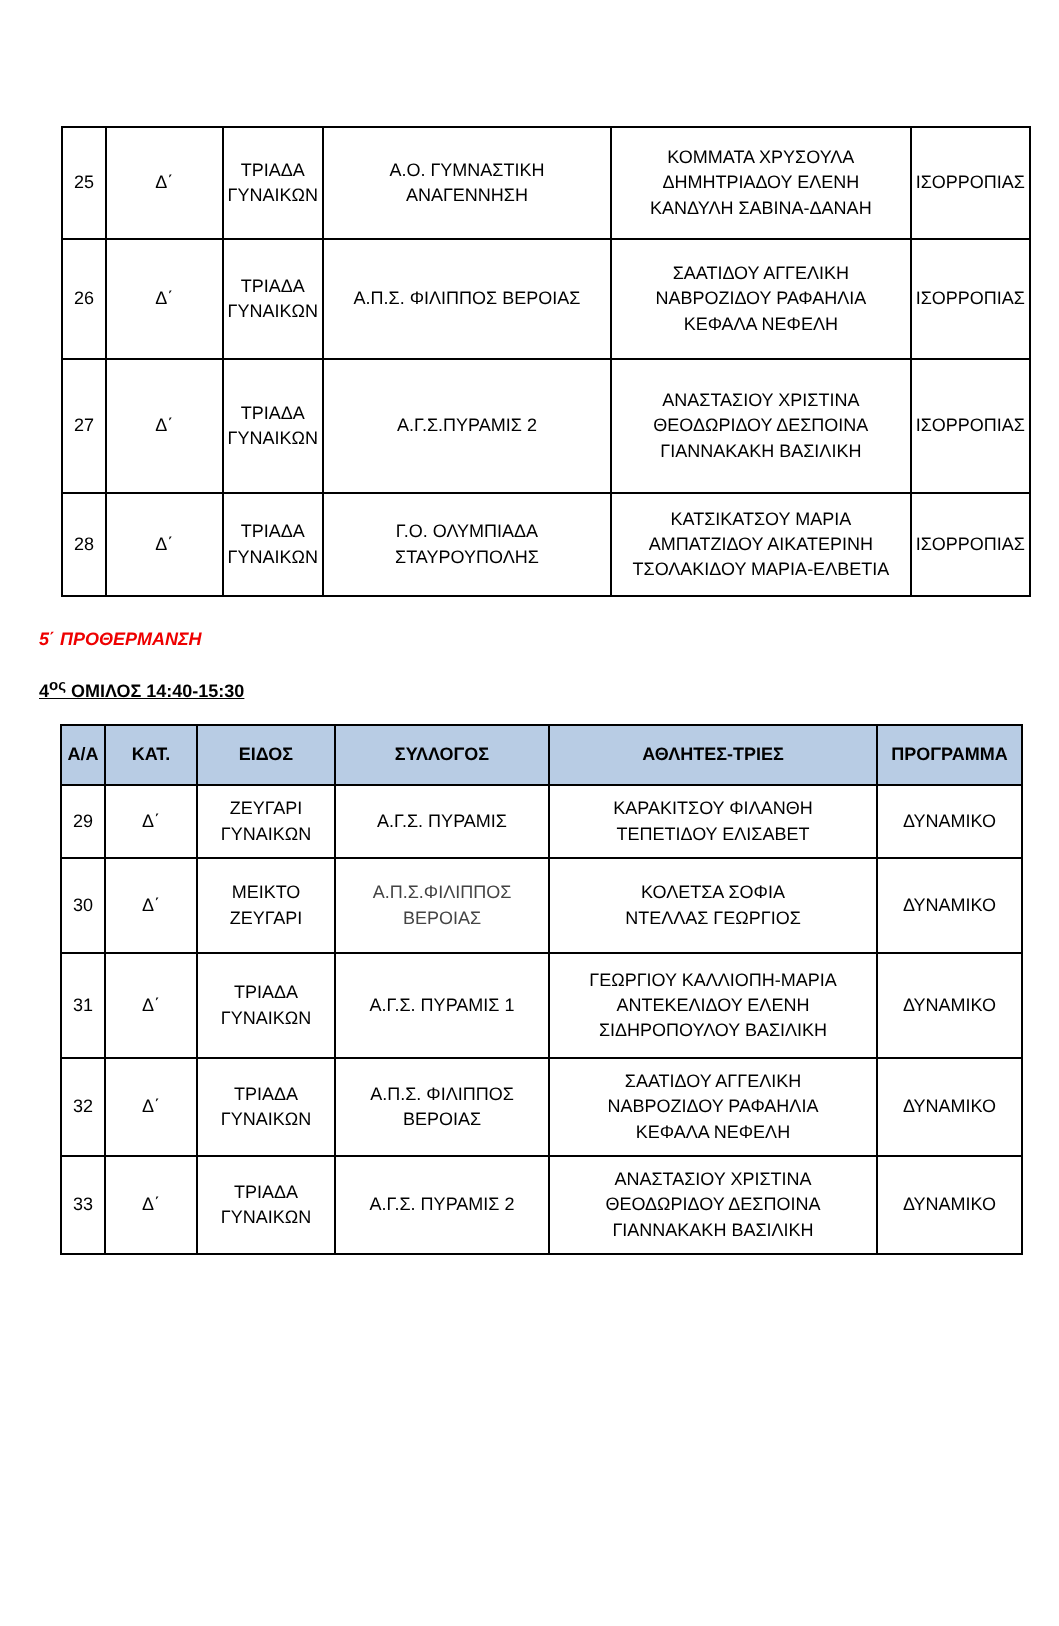| 25 | Δ΄ | ΤΡΙΑΔΑ ΓΥΝΑΙΚΩΝ | Α.Ο. ΓΥΜΝΑΣΤΙΚΗ ΑΝΑΓΕΝΝΗΣΗ | ΚΟΜΜΑΤΑ ΧΡΥΣΟΥΛΑ ΔΗΜΗΤΡΙΑΔΟΥ ΕΛΕΝΗ ΚΑΝΔΥΛΗ ΣΑΒΙΝΑ-ΔΑΝΑΗ | ΙΣΟΡΡΟΠΙΑΣ |
| 26 | Δ΄ | ΤΡΙΑΔΑ ΓΥΝΑΙΚΩΝ | Α.Π.Σ. ΦΙΛΙΠΠΟΣ ΒΕΡΟΙΑΣ | ΣΑΑΤΙΔΟΥ ΑΓΓΕΛΙΚΗ ΝΑΒΡΟΖΙΔΟΥ ΡΑΦΑΗΛΙΑ ΚΕΦΑΛΑ ΝΕΦΕΛΗ | ΙΣΟΡΡΟΠΙΑΣ |
| 27 | Δ΄ | ΤΡΙΑΔΑ ΓΥΝΑΙΚΩΝ | Α.Γ.Σ.ΠΥΡΑΜΙΣ 2 | ΑΝΑΣΤΑΣΙΟΥ ΧΡΙΣΤΙΝΑ ΘΕΟΔΩΡΙΔΟΥ ΔΕΣΠΟΙΝΑ ΓΙΑΝΝΑΚΑΚΗ ΒΑΣΙΛΙΚΗ | ΙΣΟΡΡΟΠΙΑΣ |
| 28 | Δ΄ | ΤΡΙΑΔΑ ΓΥΝΑΙΚΩΝ | Γ.Ο. ΟΛΥΜΠΙΑΔΑ ΣΤΑΥΡΟΥΠΟΛΗΣ | ΚΑΤΣΙΚΑΤΣΟΥ ΜΑΡΙΑ ΑΜΠΑΤΖΙΔΟΥ ΑΙΚΑΤΕΡΙΝΗ ΤΣΟΛΑΚΙΔΟΥ ΜΑΡΙΑ-ΕΛΒΕΤΙΑ | ΙΣΟΡΡΟΠΙΑΣ |
5΄ ΠΡΟΘΕΡΜΑΝΣΗ
4<sup>ος</sup> ΟΜΙΛΟΣ 14:40-15:30
| Α/Α | ΚΑΤ. | ΕΙΔΟΣ | ΣΥΛΛΟΓΟΣ | ΑΘΛΗΤΕΣ-ΤΡΙΕΣ | ΠΡΟΓΡΑΜΜΑ |
| --- | --- | --- | --- | --- | --- |
| 29 | Δ΄ | ΖΕΥΓΑΡΙ ΓΥΝΑΙΚΩΝ | Α.Γ.Σ. ΠΥΡΑΜΙΣ | ΚΑΡΑΚΙΤΣΟΥ ΦΙΛΑΝΘΗ ΤΕΠΕΤΙΔΟΥ ΕΛΙΣΑΒΕΤ | ΔΥΝΑΜΙΚΟ |
| 30 | Δ΄ | ΜΕΙΚΤΟ ΖΕΥΓΑΡΙ | Α.Π.Σ.ΦΙΛΙΠΠΟΣ ΒΕΡΟΙΑΣ | ΚΟΛΕΤΣΑ ΣΟΦΙΑ ΝΤΕΛΛΑΣ ΓΕΩΡΓΙΟΣ | ΔΥΝΑΜΙΚΟ |
| 31 | Δ΄ | ΤΡΙΑΔΑ ΓΥΝΑΙΚΩΝ | Α.Γ.Σ. ΠΥΡΑΜΙΣ 1 | ΓΕΩΡΓΙΟΥ ΚΑΛΛΙΟΠΗ-ΜΑΡΙΑ ΑΝΤΕΚΕΛΙΔΟΥ ΕΛΕΝΗ ΣΙΔΗΡΟΠΟΥΛΟΥ ΒΑΣΙΛΙΚΗ | ΔΥΝΑΜΙΚΟ |
| 32 | Δ΄ | ΤΡΙΑΔΑ ΓΥΝΑΙΚΩΝ | Α.Π.Σ. ΦΙΛΙΠΠΟΣ ΒΕΡΟΙΑΣ | ΣΑΑΤΙΔΟΥ ΑΓΓΕΛΙΚΗ ΝΑΒΡΟΖΙΔΟΥ ΡΑΦΑΗΛΙΑ ΚΕΦΑΛΑ ΝΕΦΕΛΗ | ΔΥΝΑΜΙΚΟ |
| 33 | Δ΄ | ΤΡΙΑΔΑ ΓΥΝΑΙΚΩΝ | Α.Γ.Σ. ΠΥΡΑΜΙΣ 2 | ΑΝΑΣΤΑΣΙΟΥ ΧΡΙΣΤΙΝΑ ΘΕΟΔΩΡΙΔΟΥ ΔΕΣΠΟΙΝΑ ΓΙΑΝΝΑΚΑΚΗ ΒΑΣΙΛΙΚΗ | ΔΥΝΑΜΙΚΟ |